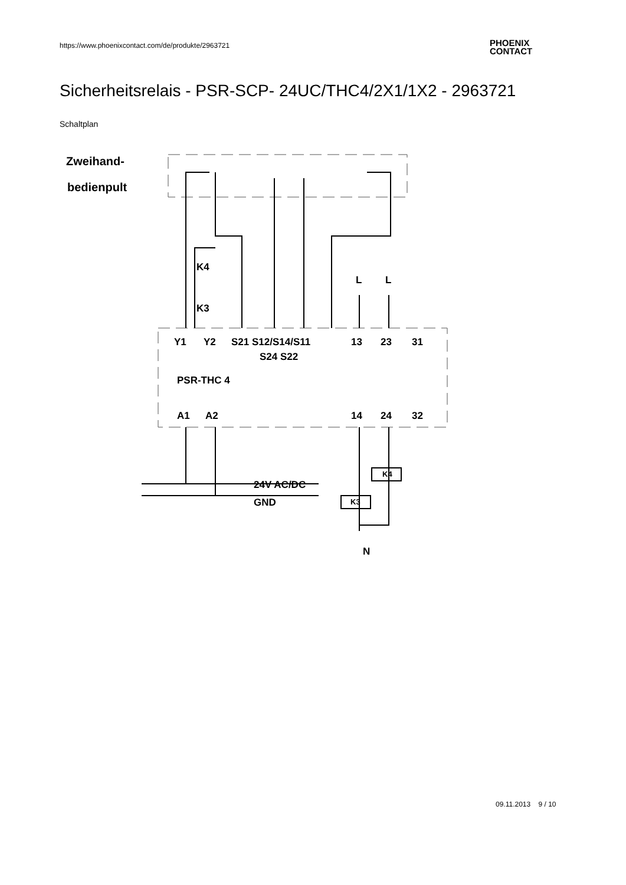https://www.phoenixcontact.com/de/produkte/2963721
PHOENIX
CONTACT
Sicherheitsrelais - PSR-SCP- 24UC/THC4/2X1/1X2 - 2963721
Schaltplan
Zweihand-
bedienpult
Y1
Y2
S21 S12/S14/S11
S24 S22
13
23
31
PSR-THC 4
A1
A2
14
24
32
K4
K3
L
L
24V AC/DC
GND
K4
K3
N
09.11.2013 9 / 10